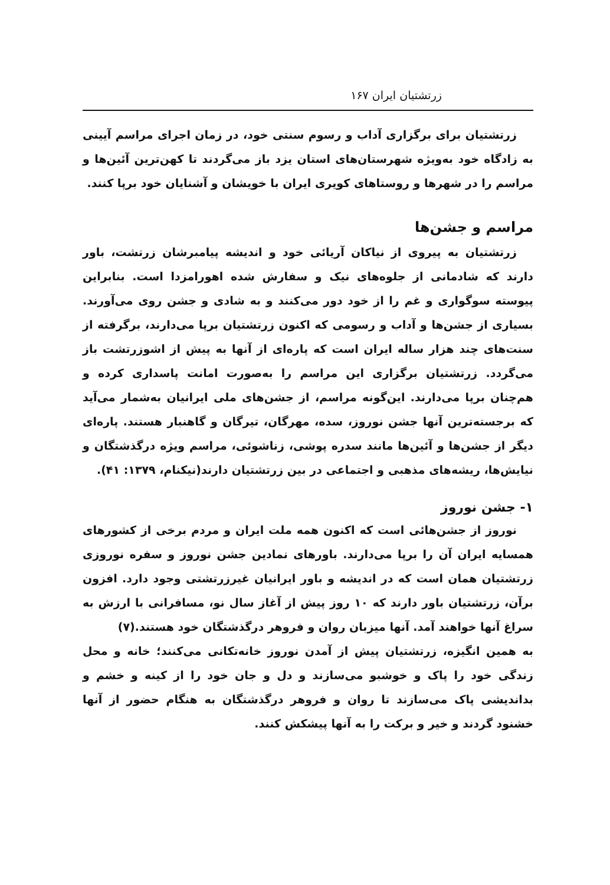زرتشتیان ایران ۱۶۷
زرتشتیان برای برگزاری آداب و رسوم سنتی خود، در زمان اجرای مراسم آیینی به زادگاه خود به‌ویژه شهرستان‌های استان یزد باز می‌گردند تا کهن‌ترین آئین‌ها و مراسم را در شهرها و روستاهای کویری ایران با خویشان و آشنایان خود برپا کنند.
مراسم و جشن‌ها
زرتشتیان به پیروی از نیاکان آریائی خود و اندیشه پیامبرشان زرتشت، باور دارند که شادمانی از جلوه‌های نیک و سفارش شده اهورامزدا است. بنابراین پیوسته سوگواری و غم را از خود دور می‌کنند و به شادی و جشن روی می‌آورند. بسیاری از جشن‌ها و آداب و رسومی که اکنون زرتشتیان برپا می‌دارند، برگرفته از سنت‌های چند هزار ساله ایران است که پاره‌ای از آنها به پیش از اشوزرتشت باز می‌گردد. زرتشتیان برگزاری این مراسم را به‌صورت امانت پاسداری کرده و هم‌چنان برپا می‌دارند. این‌گونه مراسم، از جشن‌های ملی ایرانیان به‌شمار می‌آید که برجسته‌ترین آنها جشن نوروز، سده، مهرگان، تیرگان و گاهنبار هستند. پاره‌ای دیگر از جشن‌ها و آئین‌ها مانند سدره پوشی، زناشوئی، مراسم ویژه درگذشتگان و نیایش‌ها، ریشه‌های مذهبی و اجتماعی در بین زرتشتیان دارند(نیکنام، ۱۳۷۹: ۴۱).
۱- جشن نوروز
نوروز از جشن‌هائی است که اکنون همه ملت ایران و مردم برخی از کشورهای همسایه ایران آن را برپا می‌دارند. باورهای نمادین جشن نوروز و سفره نوروزی زرتشتیان همان است که در اندیشه و باور ایرانیان غیرزرتشتی وجود دارد. افزون برآن، زرتشتیان باور دارند که ۱۰ روز پیش از آغاز سال نو، مسافرانی با ارزش به سراغ آنها خواهند آمد. آنها میزبان روان و فروهر درگذشتگان خود هستند.(۷)
به همین انگیزه، زرتشتیان پیش از آمدن نوروز خانه‌تکانی می‌کنند؛ خانه و محل زندگی خود را پاک و خوشبو می‌سازند و دل و جان خود را از کینه و خشم و بداندیشی پاک می‌سازند تا روان و فروهر درگذشتگان به هنگام حضور از آنها خشنود گردند و خیر و برکت را به آنها پیشکش کنند.